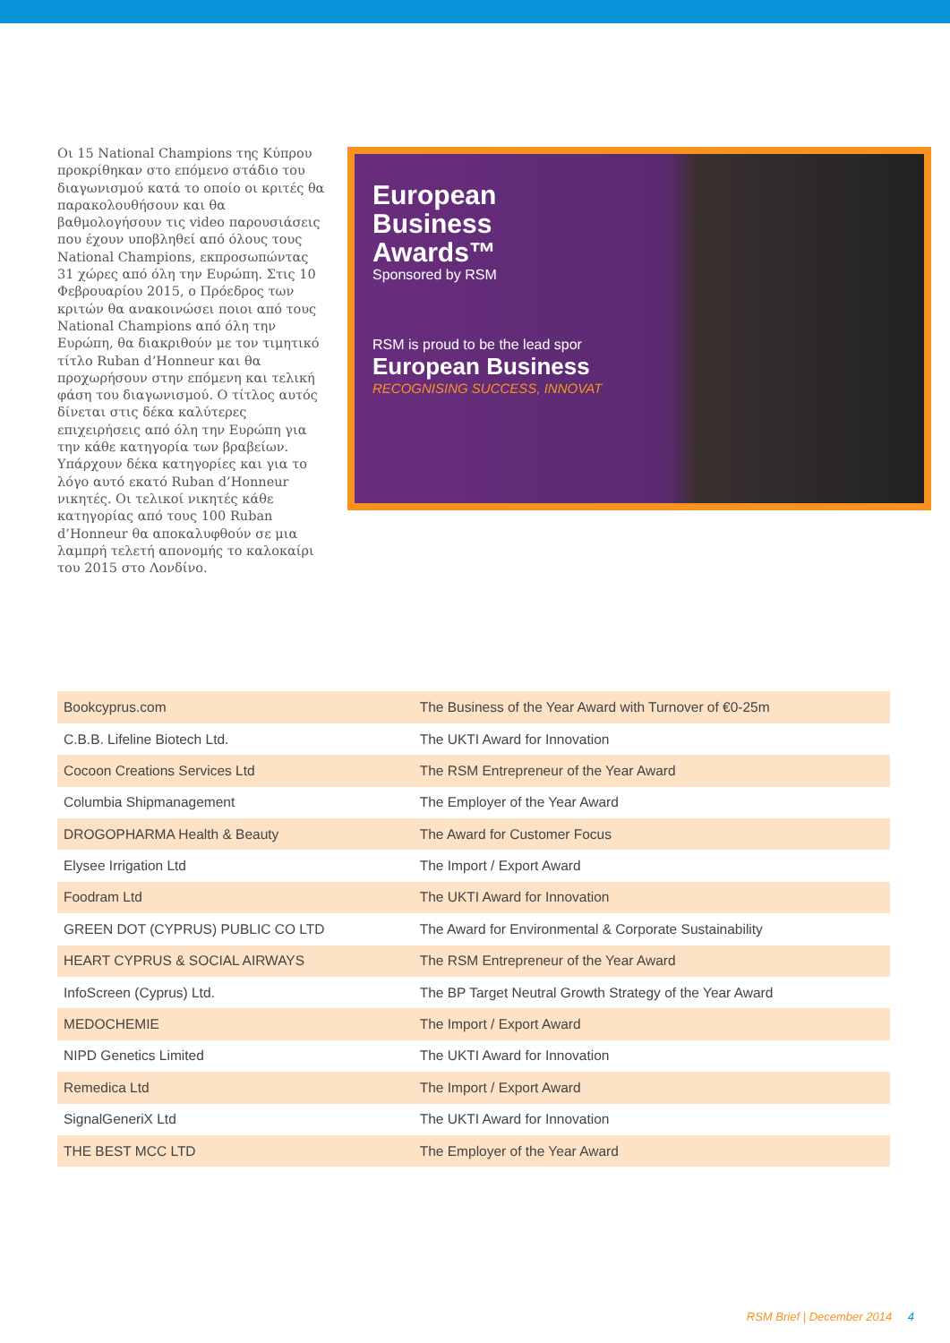Οι 15 National Champions της Κύπρου προκρίθηκαν στο επόμενο στάδιο του διαγωνισμού κατά το οποίο οι κριτές θα παρακολουθήσουν και θα βαθμολογήσουν τις video παρουσιάσεις που έχουν υποβληθεί από όλους τους National Champions, εκπροσωπώντας 31 χώρες από όλη την Ευρώπη. Στις 10 Φεβρουαρίου 2015, ο Πρόεδρος των κριτών θα ανακοινώσει ποιοι από τους National Champions από όλη την Ευρώπη, θα διακριθούν με τον τιμητικό τίτλο Ruban d’Honneur και θα προχωρήσουν στην επόμενη και τελική φάση του διαγωνισμού. Ο τίτλος αυτός δίνεται στις δέκα καλύτερες επιχειρήσεις από όλη την Ευρώπη για την κάθε κατηγορία των βραβείων. Υπάρχουν δέκα κατηγορίες και για το λόγο αυτό εκατό Ruban d’Honneur νικητές. Οι τελικοί νικητές κάθε κατηγορίας από τους 100 Ruban d’Honneur θα αποκαλυφθούν σε μια λαμπρή τελετή απονομής το καλοκαίρι του 2015 στο Λονδίνο.
European
Business
Awards™
Sponsored by RSM
RSM is proud to be the lead spor
European Business
RECOGNISING SUCCESS, INNOVAT
| Bookcyprus.com | The Business of the Year Award with Turnover of €0-25m |
| C.B.B. Lifeline Biotech Ltd. | The UKTI Award for Innovation |
| Cocoon Creations Services Ltd | The RSM Entrepreneur of the Year Award |
| Columbia Shipmanagement | The Employer of the Year Award |
| DROGOPHARMA Health & Beauty | The Award for Customer Focus |
| Elysee Irrigation Ltd | The Import / Export Award |
| Foodram Ltd | The UKTI Award for Innovation |
| GREEN DOT (CYPRUS) PUBLIC CO LTD | The Award for Environmental & Corporate Sustainability |
| HEART CYPRUS & SOCIAL AIRWAYS | The RSM Entrepreneur of the Year Award |
| InfoScreen (Cyprus) Ltd. | The BP Target Neutral Growth Strategy of the Year Award |
| MEDOCHEMIE | The Import / Export Award |
| NIPD Genetics Limited | The UKTI Award for Innovation |
| Remedica Ltd | The Import / Export Award |
| SignalGeneriX Ltd | The UKTI Award for Innovation |
| THE BEST MCC LTD | The Employer of the Year Award |
RSM Brief | December 2014 4